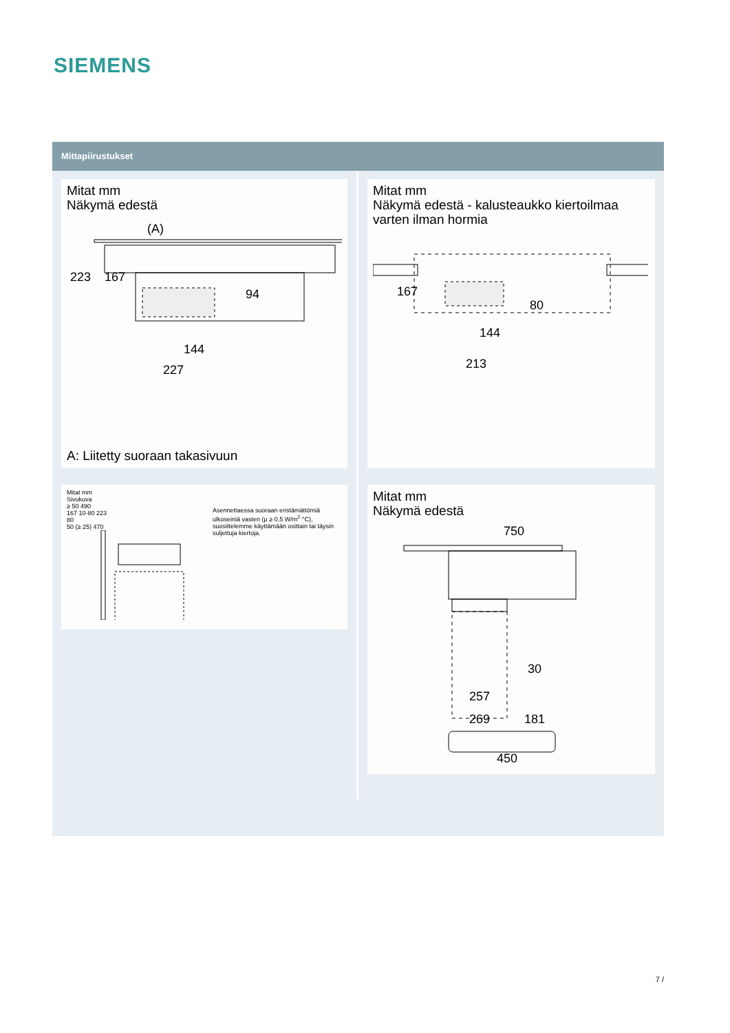SIEMENS
Mittapiirustukset
Mitat mm
Näkymä edestä
(A)
223
167
94
144
227
A: Liitetty suoraan takasivuun
Mitat mm
Sivukuva
≥ 50 490
167 10-80 223
80
50 (≥ 25) 470
Asennettaessa suoraan eristämättömiä ulkoseiniä vasten (μ ≥ 0,5 W/m<sup>2</sup> °C), suosittelemme käyttämään osittain tai täysin suljettuja kiertoja.
Mitat mm
Näkymä edestä - kalusteaukko kiertoilmaa varten ilman hormia
167
80
144
213
Mitat mm
Näkymä edestä
750
30
257
269
181
450
7 /